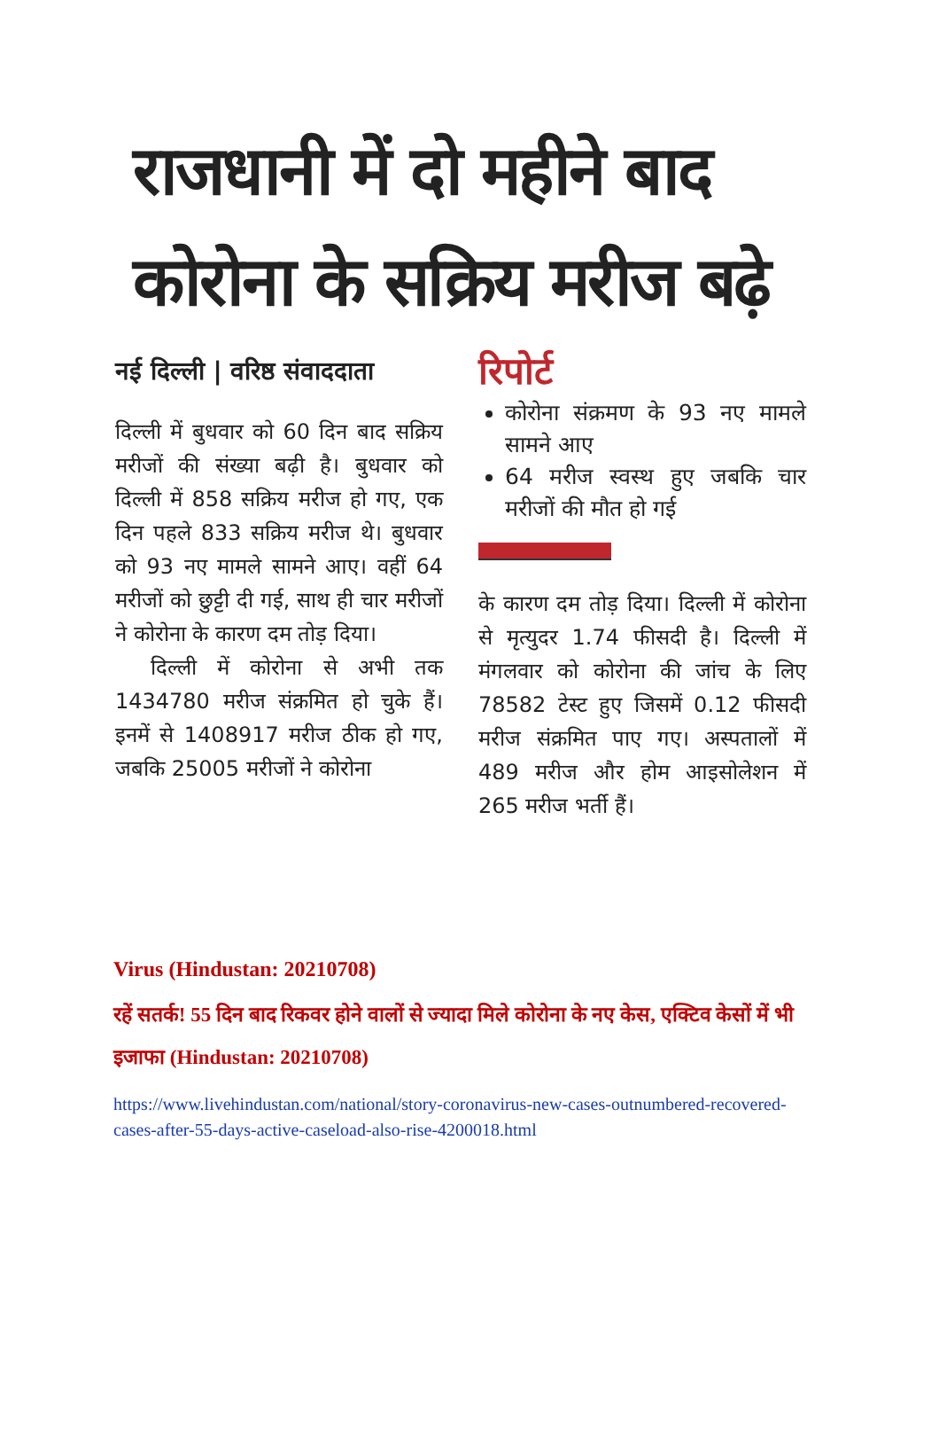राजधानी में दो महीने बाद
कोरोना के सक्रिय मरीज बढ़े
नई दिल्ली | वरिष्ठ संवाददाता
दिल्ली में बुधवार को 60 दिन बाद सक्रिय मरीजों की संख्या बढ़ी है। बुधवार को दिल्ली में 858 सक्रिय मरीज हो गए, एक दिन पहले 833 सक्रिय मरीज थे। बुधवार को 93 नए मामले सामने आए। वहीं 64 मरीजों को छुट्टी दी गई, साथ ही चार मरीजों ने कोरोना के कारण दम तोड़ दिया।
दिल्ली में कोरोना से अभी तक 1434780 मरीज संक्रमित हो चुके हैं। इनमें से 1408917 मरीज ठीक हो गए, जबकि 25005 मरीजों ने कोरोना
रिपोर्ट
कोरोना संक्रमण के 93 नए मामले सामने आए
64 मरीज स्वस्थ हुए जबकि चार मरीजों की मौत हो गई
के कारण दम तोड़ दिया। दिल्ली में कोरोना से मृत्युदर 1.74 फीसदी है। दिल्ली में मंगलवार को कोरोना की जांच के लिए 78582 टेस्ट हुए जिसमें 0.12 फीसदी मरीज संक्रमित पाए गए। अस्पतालों में 489 मरीज और होम आइसोलेशन में 265 मरीज भर्ती हैं।
Virus (Hindustan: 20210708)
रहें सतर्क! 55 दिन बाद रिकवर होने वालों से ज्यादा मिले कोरोना के नए केस, एक्टिव केसों में भी इजाफा (Hindustan: 20210708)
https://www.livehindustan.com/national/story-coronavirus-new-cases-outnumbered-recovered-cases-after-55-days-active-caseload-also-rise-4200018.html